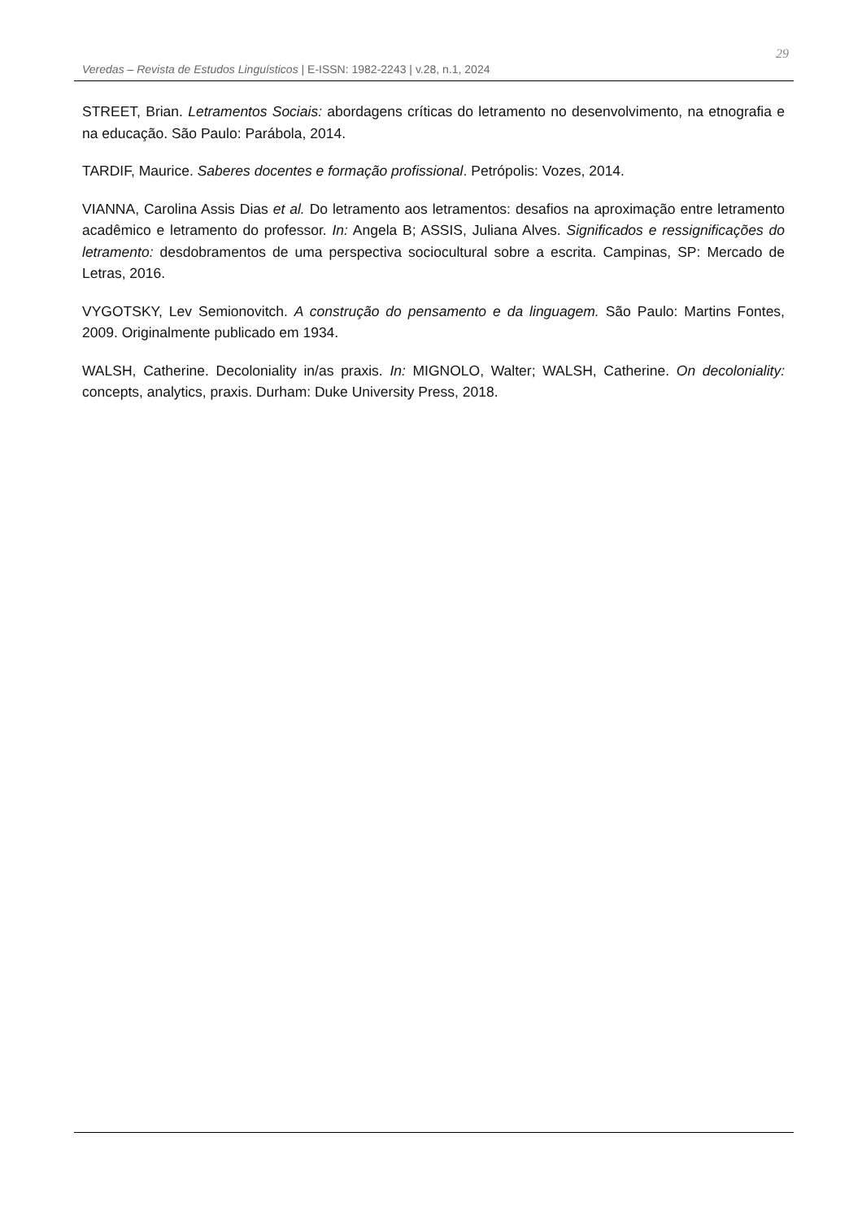Veredas – Revista de Estudos Linguísticos | E-ISSN: 1982-2243 | v.28, n.1, 2024
29
STREET, Brian. Letramentos Sociais: abordagens críticas do letramento no desenvolvimento, na etnografia e na educação. São Paulo: Parábola, 2014.
TARDIF, Maurice. Saberes docentes e formação profissional. Petrópolis: Vozes, 2014.
VIANNA, Carolina Assis Dias et al. Do letramento aos letramentos: desafios na aproximação entre letramento acadêmico e letramento do professor. In: Angela B; ASSIS, Juliana Alves. Significados e ressignificações do letramento: desdobramentos de uma perspectiva sociocultural sobre a escrita. Campinas, SP: Mercado de Letras, 2016.
VYGOTSKY, Lev Semionovitch. A construção do pensamento e da linguagem. São Paulo: Martins Fontes, 2009. Originalmente publicado em 1934.
WALSH, Catherine. Decoloniality in/as praxis. In: MIGNOLO, Walter; WALSH, Catherine. On decoloniality: concepts, analytics, praxis. Durham: Duke University Press, 2018.